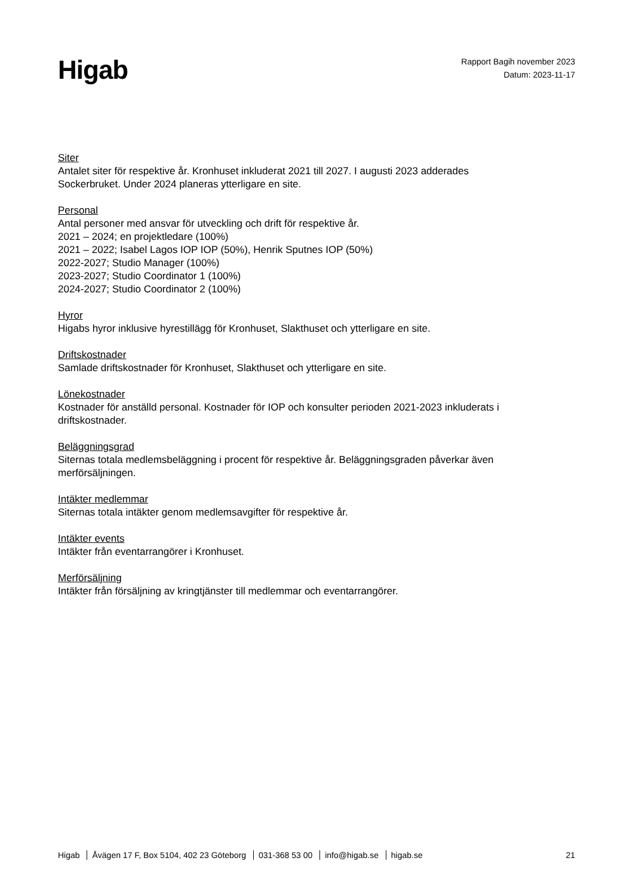Higab
Rapport Bagih november 2023
Datum: 2023-11-17
Siter
Antalet siter för respektive år. Kronhuset inkluderat 2021 till 2027. I augusti 2023 adderades
Sockerbruket. Under 2024 planeras ytterligare en site.
Personal
Antal personer med ansvar för utveckling och drift för respektive år.
2021 – 2024; en projektledare (100%)
2021 – 2022; Isabel Lagos IOP IOP (50%), Henrik Sputnes IOP (50%)
2022-2027; Studio Manager (100%)
2023-2027; Studio Coordinator 1 (100%)
2024-2027; Studio Coordinator 2 (100%)
Hyror
Higabs hyror inklusive hyrestillägg för Kronhuset, Slakthuset och ytterligare en site.
Driftskostnader
Samlade driftskostnader för Kronhuset, Slakthuset och ytterligare en site.
Lönekostnader
Kostnader för anställd personal. Kostnader för IOP och konsulter perioden 2021-2023 inkluderats i
driftskostnader.
Beläggningsgrad
Siternas totala medlemsbeläggning i procent för respektive år. Beläggningsgraden påverkar även
merförsäljningen.
Intäkter medlemmar
Siternas totala intäkter genom medlemsavgifter för respektive år.
Intäkter events
Intäkter från eventarrangörer i Kronhuset.
Merförsäljning
Intäkter från försäljning av kringtjänster till medlemmar och eventarrangörer.
Higab Åvägen 17 F, Box 5104, 402 23 Göteborg 031-368 53 00 info@higab.se higab.se
21